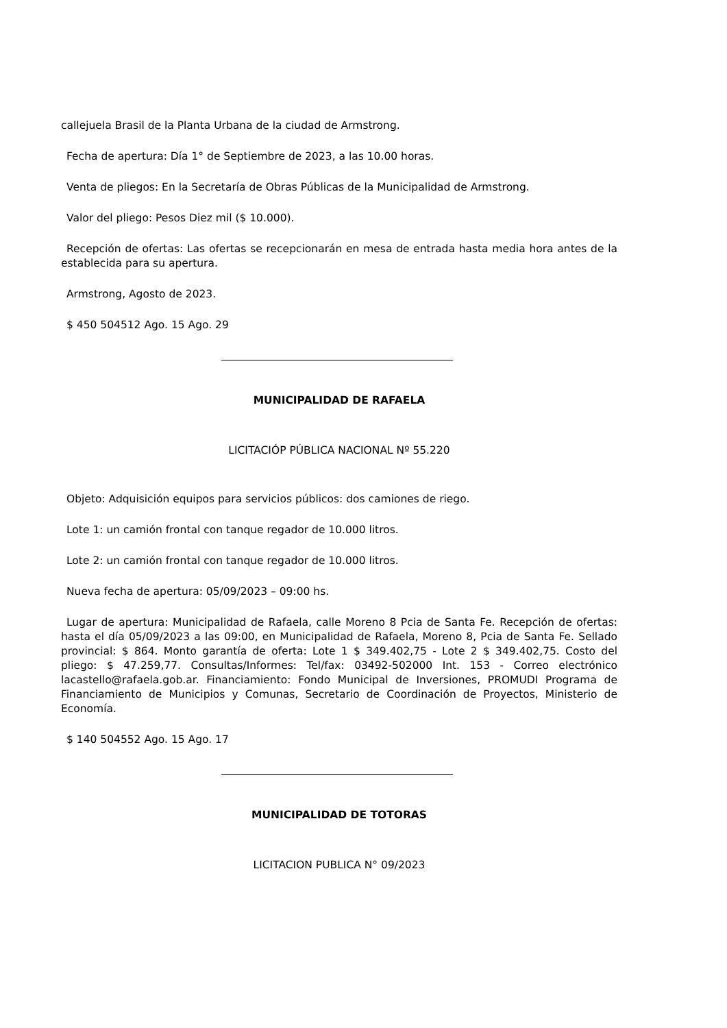callejuela Brasil de la Planta Urbana de la ciudad de Armstrong.
Fecha de apertura: Día 1° de Septiembre de 2023, a las 10.00 horas.
Venta de pliegos: En la Secretaría de Obras Públicas de la Municipalidad de Armstrong.
Valor del pliego: Pesos Diez mil ($ 10.000).
Recepción de ofertas: Las ofertas se recepcionarán en mesa de entrada hasta media hora antes de la establecida para su apertura.
Armstrong, Agosto de 2023.
$ 450 504512 Ago. 15 Ago. 29
MUNICIPALIDAD DE RAFAELA
LICITACIÓP PÚBLICA NACIONAL Nº 55.220
Objeto: Adquisición equipos para servicios públicos: dos camiones de riego.
Lote 1: un camión frontal con tanque regador de 10.000 litros.
Lote 2: un camión frontal con tanque regador de 10.000 litros.
Nueva fecha de apertura: 05/09/2023 – 09:00 hs.
Lugar de apertura: Municipalidad de Rafaela, calle Moreno 8 Pcia de Santa Fe. Recepción de ofertas: hasta el día 05/09/2023 a las 09:00, en Municipalidad de Rafaela, Moreno 8, Pcia de Santa Fe. Sellado provincial: $ 864. Monto garantía de oferta: Lote 1 $ 349.402,75 - Lote 2 $ 349.402,75. Costo del pliego: $ 47.259,77. Consultas/Informes: Tel/fax: 03492-502000 Int. 153 - Correo electrónico lacastello@rafaela.gob.ar. Financiamiento: Fondo Municipal de Inversiones, PROMUDI Programa de Financiamiento de Municipios y Comunas, Secretario de Coordinación de Proyectos, Ministerio de Economía.
$ 140 504552 Ago. 15 Ago. 17
MUNICIPALIDAD DE TOTORAS
LICITACION PUBLICA N° 09/2023